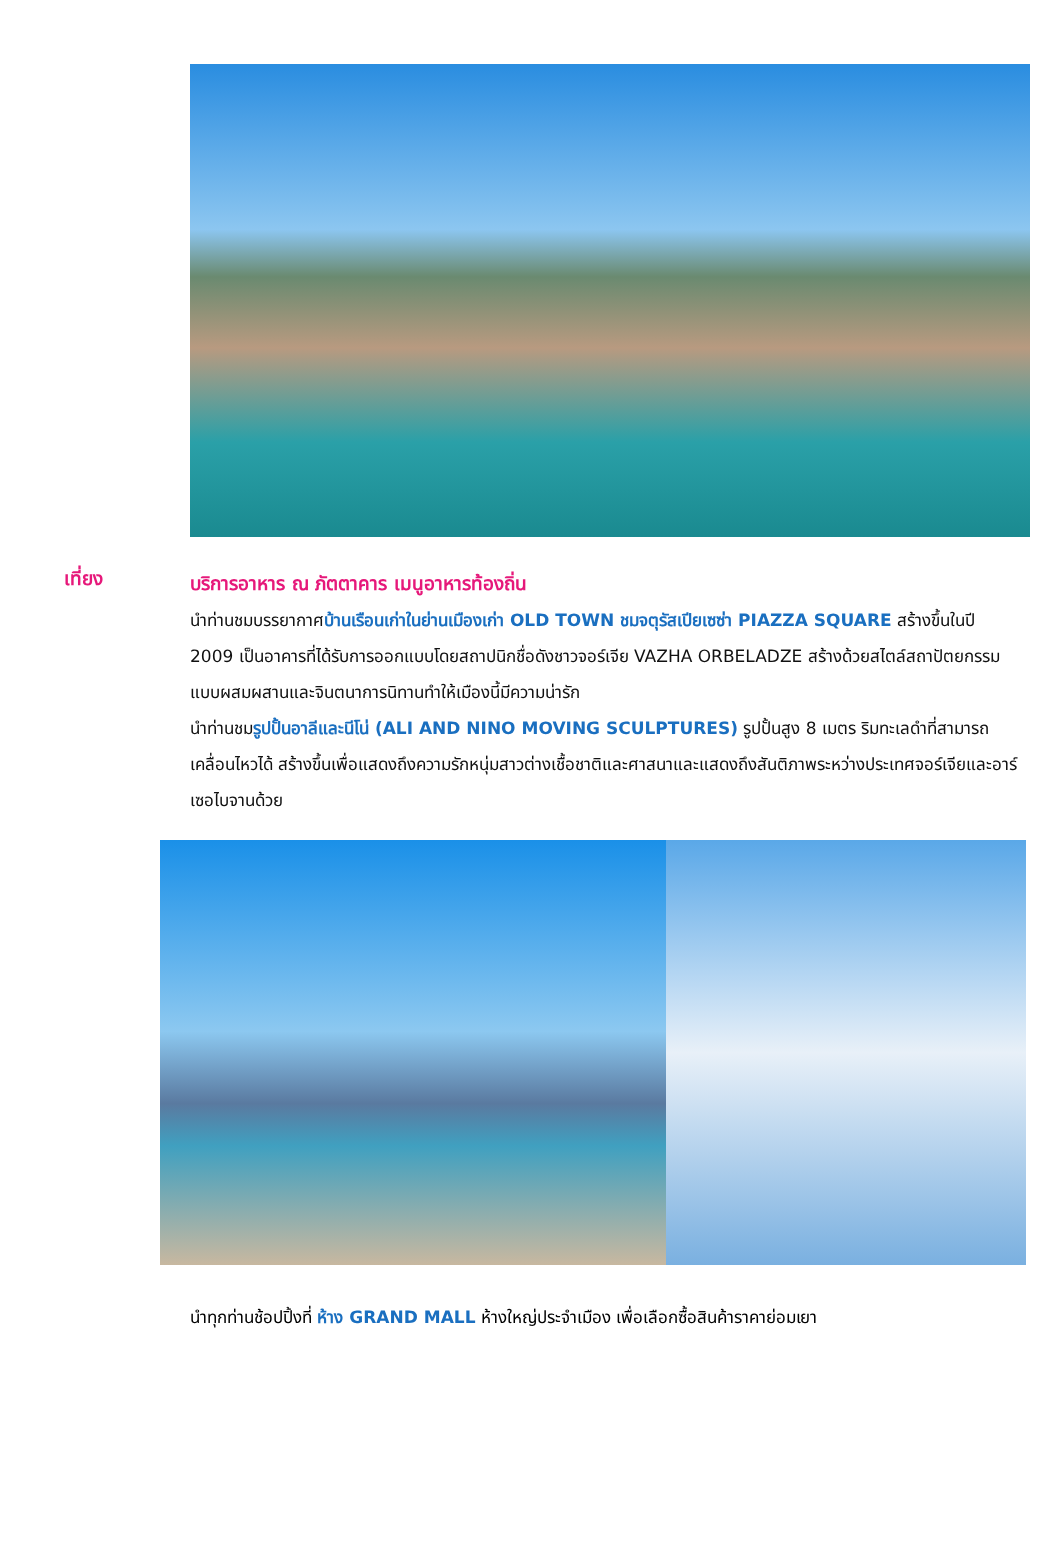เที่ยง
บริการอาหาร ณ ภัตตาคาร เมนูอาหารท้องถิ่น
นำท่านชมบรรยากาศบ้านเรือนเก่าในย่านเมืองเก่า OLD TOWN ชมจตุรัสเปียเซซ่า PIAZZA SQUARE สร้างขึ้นในปี 2009 เป็นอาคารที่ได้รับการออกแบบโดยสถาปนิกชื่อดังชาวจอร์เจีย VAZHA ORBELADZE สร้างด้วยสไตล์สถาปัตยกรรมแบบผสมผสานและจินตนาการนิทานทำให้เมืองนี้มีความน่ารัก
นำท่านชมรูปปั้นอาลีและนีโน่ (ALI AND NINO MOVING SCULPTURES) รูปปั้นสูง 8 เมตร ริมทะเลดำที่สามารถเคลื่อนไหวได้ สร้างขึ้นเพื่อแสดงถึงความรักหนุ่มสาวต่างเชื้อชาติและศาสนาและแสดงถึงสันติภาพระหว่างประเทศจอร์เจียและอาร์เซอไบจานด้วย
นำทุกท่านช้อปปิ้งที่ ห้าง GRAND MALL ห้างใหญ่ประจำเมือง เพื่อเลือกซื้อสินค้าราคาย่อมเยา